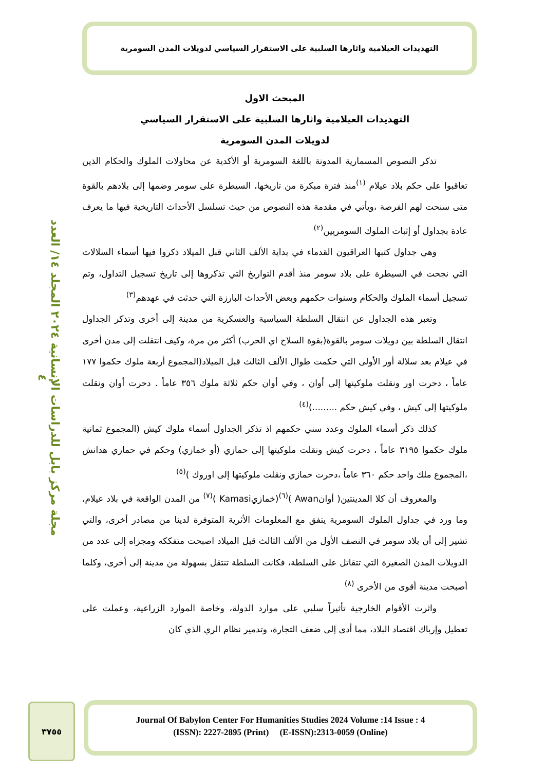التهديدات العيلامية واثارها السلبية على الاستقرار السياسي لدويلات المدن السومرية
مجلة مركز بابل للدراسات الإنسانية ٢٠٢٤ المجلد ١٤/ العدد ٤
المبحث الاول
التهديدات العيلامية واثارها السلبية على الاستقرار السياسي
لدويلات المدن السومرية
تذكر النصوص المسمارية المدونة باللغة السومرية أو الأكدية عن محاولات الملوك والحكام الذين تعاقبوا على حكم بلاد عيلام <sup>(١)</sup>منذ فترة مبكرة من تاريخها، السيطرة على سومر وضمها إلى بلادهم بالقوة متى سنحت لهم الفرصة ،ويأتي في مقدمة هذه النصوص من حيث تسلسل الأحداث التاريخية فيها ما يعرف عادة بجداول أو إثبات الملوك السومريين<sup>(٢)</sup>
وهي جداول كتبها العراقيون القدماء في بداية الألف الثاني قبل الميلاد ذكروا فيها أسماء السلالات التي نجحت في السيطرة على بلاد سومر منذ أقدم التواريخ التي تذكروها إلى تاريخ تسجيل التداول، وتم تسجيل أسماء الملوك والحكام وسنوات حكمهم وبعض الأحداث البارزة التي حدثت في عهدهم<sup>(٣)</sup>
وتعبر هذه الجداول عن انتقال السلطة السياسية والعسكرية من مدينة إلى أخرى وتذكر الجداول انتقال السلطة بين دويلات سومر بالقوة(بقوة السلاح اي الحرب) أكثر من مرة، وكيف انتقلت إلى مدن أخرى في عيلام بعد سلالة أور الأولى التي حكمت طوال الألف الثالث قبل الميلاد(المجموع أربعة ملوك حكموا ١٧٧ عاماً ، دحرت اور ونقلت ملوكيتها إلى أوان ، وفي أوان حكم ثلاثة ملوك ٣٥٦ عاماً . دحرت أوان ونقلت ملوكيتها إلى كيش ، وفي كيش حكم .........)<sup>(٤)</sup>
كذلك ذكر أسماء الملوك وعدد سني حكمهم اذ تذكر الجداول أسماء ملوك كيش (المجموع ثمانية ملوك حكموا ٣١٩٥ عاماً ، دحرت كيش ونقلت ملوكيتها إلى حمازي (أو خمازي) وحكم في حمازي هدانش ،المجموع ملك واحد حكم ٣٦٠ عاماً ،دحرت حمازي ونقلت ملوكيتها إلى اوروك )<sup>(٥)</sup>
والمعروف أن كلا المدينتين( أوانAwan )<sup>(٦)</sup>(خمازيKamasi )<sup>(٧)</sup> من المدن الواقعة في بلاد عيلام، وما ورد في جداول الملوك السومرية يتفق مع المعلومات الأثرية المتوفرة لدينا من مصادر أخرى، والتي تشير إلى أن بلاد سومر في النصف الأول من الألف الثالث قبل الميلاد اصبحت متفككه ومجزاه إلى عدد من الدويلات المدن الصغيرة التي تتقاتل على السلطة، فكانت السلطة تنتقل بسهولة من مدينة إلى أخرى، وكلما أصبحت مدينة أقوى من الأخرى <sup>(٨)</sup>
واثرت الأقوام الخارجية تأثيراً سلبي على موارد الدولة، وخاصة الموارد الزراعية، وعملت على تعطيل وإرباك اقتصاد البلاد، مما أدى إلى ضعف التجارة، وتدمير نظام الري الذي كان
٣٧٥٥
Journal Of Babylon Center For Humanities Studies 2024 Volume :14 Issue : 4
(ISSN): 2227-2895 (Print) (E-ISSN):2313-0059 (Online)